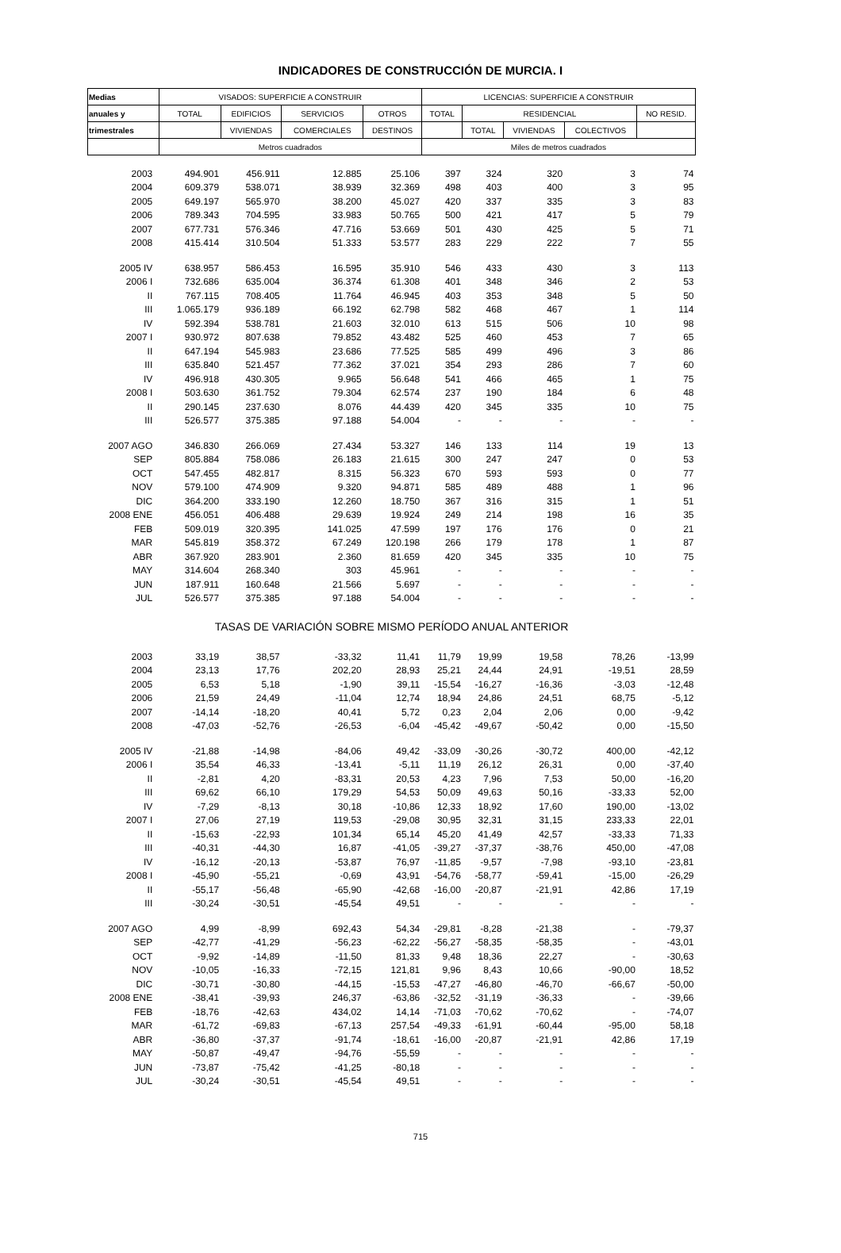INDICADORES DE CONSTRUCCIÓN DE MURCIA. I
| Medias | VISADOS: SUPERFICIE A CONSTRUIR | | | | LICENCIAS: SUPERFICIE A CONSTRUIR | | | | |
| --- | --- | --- | --- | --- | --- | --- | --- | --- | --- |
| anuales y | TOTAL | EDIFICIOS | SERVICIOS | OTROS | TOTAL | RESIDENCIAL | | | NO RESID. |
| trimestrales | | VIVIENDAS | COMERCIALES | DESTINOS | | TOTAL | VIVIENDAS | COLECTIVOS | |
| | Metros cuadrados | | | | Miles de metros cuadrados | | | | |
| 2003 | 494.901 | 456.911 | 12.885 | 25.106 | 397 | 324 | 320 | 3 | 74 |
| 2004 | 609.379 | 538.071 | 38.939 | 32.369 | 498 | 403 | 400 | 3 | 95 |
| 2005 | 649.197 | 565.970 | 38.200 | 45.027 | 420 | 337 | 335 | 3 | 83 |
| 2006 | 789.343 | 704.595 | 33.983 | 50.765 | 500 | 421 | 417 | 5 | 79 |
| 2007 | 677.731 | 576.346 | 47.716 | 53.669 | 501 | 430 | 425 | 5 | 71 |
| 2008 | 415.414 | 310.504 | 51.333 | 53.577 | 283 | 229 | 222 | 7 | 55 |
| 2005 IV | 638.957 | 586.453 | 16.595 | 35.910 | 546 | 433 | 430 | 3 | 113 |
| 2006 I | 732.686 | 635.004 | 36.374 | 61.308 | 401 | 348 | 346 | 2 | 53 |
| II | 767.115 | 708.405 | 11.764 | 46.945 | 403 | 353 | 348 | 5 | 50 |
| III | 1.065.179 | 936.189 | 66.192 | 62.798 | 582 | 468 | 467 | 1 | 114 |
| IV | 592.394 | 538.781 | 21.603 | 32.010 | 613 | 515 | 506 | 10 | 98 |
| 2007 I | 930.972 | 807.638 | 79.852 | 43.482 | 525 | 460 | 453 | 7 | 65 |
| II | 647.194 | 545.983 | 23.686 | 77.525 | 585 | 499 | 496 | 3 | 86 |
| III | 635.840 | 521.457 | 77.362 | 37.021 | 354 | 293 | 286 | 7 | 60 |
| IV | 496.918 | 430.305 | 9.965 | 56.648 | 541 | 466 | 465 | 1 | 75 |
| 2008 I | 503.630 | 361.752 | 79.304 | 62.574 | 237 | 190 | 184 | 6 | 48 |
| II | 290.145 | 237.630 | 8.076 | 44.439 | 420 | 345 | 335 | 10 | 75 |
| III | 526.577 | 375.385 | 97.188 | 54.004 | - | - | - | - | - |
| 2007 AGO | 346.830 | 266.069 | 27.434 | 53.327 | 146 | 133 | 114 | 19 | 13 |
| SEP | 805.884 | 758.086 | 26.183 | 21.615 | 300 | 247 | 247 | 0 | 53 |
| OCT | 547.455 | 482.817 | 8.315 | 56.323 | 670 | 593 | 593 | 0 | 77 |
| NOV | 579.100 | 474.909 | 9.320 | 94.871 | 585 | 489 | 488 | 1 | 96 |
| DIC | 364.200 | 333.190 | 12.260 | 18.750 | 367 | 316 | 315 | 1 | 51 |
| 2008 ENE | 456.051 | 406.488 | 29.639 | 19.924 | 249 | 214 | 198 | 16 | 35 |
| FEB | 509.019 | 320.395 | 141.025 | 47.599 | 197 | 176 | 176 | 0 | 21 |
| MAR | 545.819 | 358.372 | 67.249 | 120.198 | 266 | 179 | 178 | 1 | 87 |
| ABR | 367.920 | 283.901 | 2.360 | 81.659 | 420 | 345 | 335 | 10 | 75 |
| MAY | 314.604 | 268.340 | 303 | 45.961 | - | - | - | - | - |
| JUN | 187.911 | 160.648 | 21.566 | 5.697 | - | - | - | - | - |
| JUL | 526.577 | 375.385 | 97.188 | 54.004 | - | - | - | - | - |
| TASAS DE VARIACIÓN SOBRE MISMO PERÍODO ANUAL ANTERIOR | | | | | | | | | |
| 2003 | 33,19 | 38,57 | -33,32 | 11,41 | 11,79 | 19,99 | 19,58 | 78,26 | -13,99 |
| 2004 | 23,13 | 17,76 | 202,20 | 28,93 | 25,21 | 24,44 | 24,91 | -19,51 | 28,59 |
| 2005 | 6,53 | 5,18 | -1,90 | 39,11 | -15,54 | -16,27 | -16,36 | -3,03 | -12,48 |
| 2006 | 21,59 | 24,49 | -11,04 | 12,74 | 18,94 | 24,86 | 24,51 | 68,75 | -5,12 |
| 2007 | -14,14 | -18,20 | 40,41 | 5,72 | 0,23 | 2,04 | 2,06 | 0,00 | -9,42 |
| 2008 | -47,03 | -52,76 | -26,53 | -6,04 | -45,42 | -49,67 | -50,42 | 0,00 | -15,50 |
| 2005 IV | -21,88 | -14,98 | -84,06 | 49,42 | -33,09 | -30,26 | -30,72 | 400,00 | -42,12 |
| 2006 I | 35,54 | 46,33 | -13,41 | -5,11 | 11,19 | 26,12 | 26,31 | 0,00 | -37,40 |
| II | -2,81 | 4,20 | -83,31 | 20,53 | 4,23 | 7,96 | 7,53 | 50,00 | -16,20 |
| III | 69,62 | 66,10 | 179,29 | 54,53 | 50,09 | 49,63 | 50,16 | -33,33 | 52,00 |
| IV | -7,29 | -8,13 | 30,18 | -10,86 | 12,33 | 18,92 | 17,60 | 190,00 | -13,02 |
| 2007 I | 27,06 | 27,19 | 119,53 | -29,08 | 30,95 | 32,31 | 31,15 | 233,33 | 22,01 |
| II | -15,63 | -22,93 | 101,34 | 65,14 | 45,20 | 41,49 | 42,57 | -33,33 | 71,33 |
| III | -40,31 | -44,30 | 16,87 | -41,05 | -39,27 | -37,37 | -38,76 | 450,00 | -47,08 |
| IV | -16,12 | -20,13 | -53,87 | 76,97 | -11,85 | -9,57 | -7,98 | -93,10 | -23,81 |
| 2008 I | -45,90 | -55,21 | -0,69 | 43,91 | -54,76 | -58,77 | -59,41 | -15,00 | -26,29 |
| II | -55,17 | -56,48 | -65,90 | -42,68 | -16,00 | -20,87 | -21,91 | 42,86 | 17,19 |
| III | -30,24 | -30,51 | -45,54 | 49,51 | - | - | - | - | - |
| 2007 AGO | 4,99 | -8,99 | 692,43 | 54,34 | -29,81 | -8,28 | -21,38 | - | -79,37 |
| SEP | -42,77 | -41,29 | -56,23 | -62,22 | -56,27 | -58,35 | -58,35 | - | -43,01 |
| OCT | -9,92 | -14,89 | -11,50 | 81,33 | 9,48 | 18,36 | 22,27 | - | -30,63 |
| NOV | -10,05 | -16,33 | -72,15 | 121,81 | 9,96 | 8,43 | 10,66 | -90,00 | 18,52 |
| DIC | -30,71 | -30,80 | -44,15 | -15,53 | -47,27 | -46,80 | -46,70 | -66,67 | -50,00 |
| 2008 ENE | -38,41 | -39,93 | 246,37 | -63,86 | -32,52 | -31,19 | -36,33 | - | -39,66 |
| FEB | -18,76 | -42,63 | 434,02 | 14,14 | -71,03 | -70,62 | -70,62 | - | -74,07 |
| MAR | -61,72 | -69,83 | -67,13 | 257,54 | -49,33 | -61,91 | -60,44 | -95,00 | 58,18 |
| ABR | -36,80 | -37,37 | -91,74 | -18,61 | -16,00 | -20,87 | -21,91 | 42,86 | 17,19 |
| MAY | -50,87 | -49,47 | -94,76 | -55,59 | - | - | - | - | - |
| JUN | -73,87 | -75,42 | -41,25 | -80,18 | - | - | - | - | - |
| JUL | -30,24 | -30,51 | -45,54 | 49,51 | - | - | - | - | - |
715